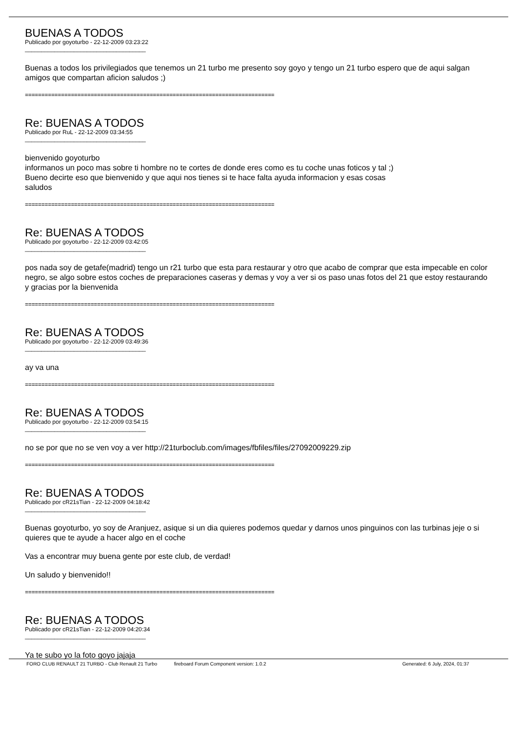BUENAS A TODOS
Publicado por goyoturbo - 22-12-2009 03:23:22
_____________________________________
Buenas a todos los privilegiados que tenemos un 21 turbo me presento soy goyo y tengo un 21 turbo espero que de aqui salgan amigos que compartan aficion saludos ;)
============================================================================
Re: BUENAS A TODOS
Publicado por RuL - 22-12-2009 03:34:55
_____________________________________
bienvenido goyoturbo
informanos un poco mas sobre ti hombre no te cortes de donde eres como es tu coche unas foticos y tal ;)
Bueno decirte eso que bienvenido y que aqui nos tienes si te hace falta ayuda informacion y esas cosas
saludos
============================================================================
Re: BUENAS A TODOS
Publicado por goyoturbo - 22-12-2009 03:42:05
_____________________________________
pos nada soy de getafe(madrid) tengo un r21 turbo que esta para restaurar y otro que acabo de comprar que esta impecable en color negro, se algo sobre estos coches de preparaciones caseras y demas y voy a ver si os paso unas fotos del 21 que estoy restaurando y gracias por la bienvenida
============================================================================
Re: BUENAS A TODOS
Publicado por goyoturbo - 22-12-2009 03:49:36
_____________________________________
ay va una
============================================================================
Re: BUENAS A TODOS
Publicado por goyoturbo - 22-12-2009 03:54:15
_____________________________________
no se por que no se ven voy a ver http://21turboclub.com/images/fbfiles/files/27092009229.zip
============================================================================
Re: BUENAS A TODOS
Publicado por cR21sTian - 22-12-2009 04:18:42
_____________________________________
Buenas goyoturbo, yo soy de Aranjuez, asique si un dia quieres podemos quedar y darnos unos pinguinos con las turbinas jeje o si quieres que te ayude a hacer algo en el coche
Vas a encontrar muy buena gente por este club, de verdad!
Un saludo y bienvenido!!
============================================================================
Re: BUENAS A TODOS
Publicado por cR21sTian - 22-12-2009 04:20:34
_____________________________________
Ya te subo yo la foto goyo jajaja
FORO CLUB RENAULT 21 TURBO - Club Renault 21 Turbo fireboard Forum Component version: 1.0.2 Generated: 6 July, 2024, 01:37